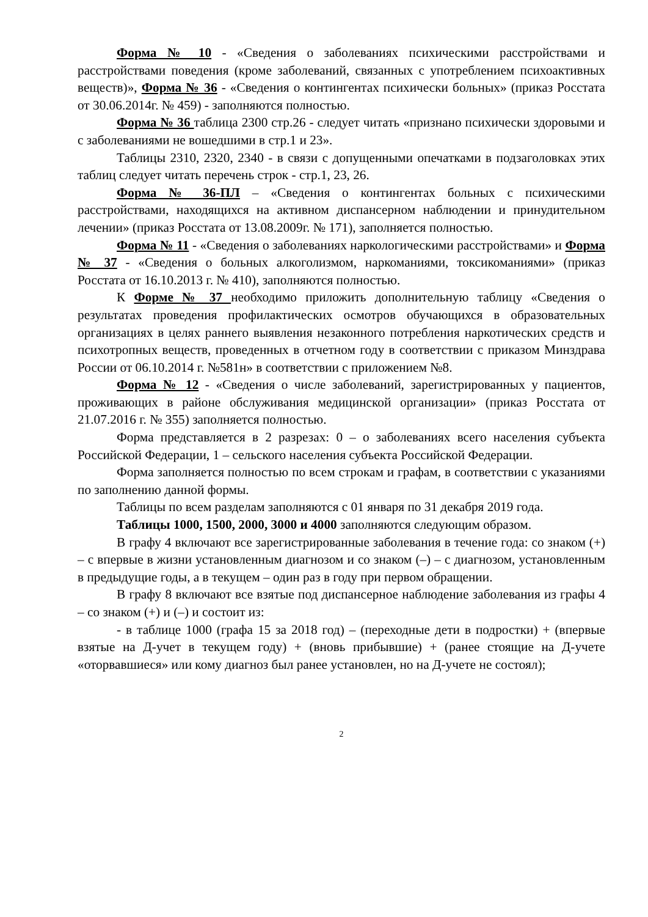Форма № 10 - «Сведения о заболеваниях психическими расстройствами и расстройствами поведения (кроме заболеваний, связанных с употреблением психоактивных веществ)», Форма № 36 - «Сведения о контингентах психически больных» (приказ Росстата от 30.06.2014г. № 459) - заполняются полностью.
Форма № 36 таблица 2300 стр.26 - следует читать «признано психически здоровыми и с заболеваниями не вошедшими в стр.1 и 23».
Таблицы 2310, 2320, 2340 - в связи с допущенными опечатками в подзаголовках этих таблиц следует читать перечень строк - стр.1, 23, 26.
Форма № 36-ПЛ – «Сведения о контингентах больных с психическими расстройствами, находящихся на активном диспансерном наблюдении и принудительном лечении» (приказ Росстата от 13.08.2009г. № 171), заполняется полностью.
Форма № 11 - «Сведения о заболеваниях наркологическими расстройствами» и Форма № 37 - «Сведения о больных алкоголизмом, наркоманиями, токсикоманиями» (приказ Росстата от 16.10.2013 г. № 410), заполняются полностью.
К Форме № 37 необходимо приложить дополнительную таблицу «Сведения о результатах проведения профилактических осмотров обучающихся в образовательных организациях в целях раннего выявления незаконного потребления наркотических средств и психотропных веществ, проведенных в отчетном году в соответствии с приказом Минздрава России от 06.10.2014 г. №581н» в соответствии с приложением №8.
Форма № 12 - «Сведения о числе заболеваний, зарегистрированных у пациентов, проживающих в районе обслуживания медицинской организации» (приказ Росстата от 21.07.2016 г. № 355) заполняется полностью.
Форма представляется в 2 разрезах: 0 – о заболеваниях всего населения субъекта Российской Федерации, 1 – сельского населения субъекта Российской Федерации.
Форма заполняется полностью по всем строкам и графам, в соответствии с указаниями по заполнению данной формы.
Таблицы по всем разделам заполняются с 01 января по 31 декабря 2019 года.
Таблицы 1000, 1500, 2000, 3000 и 4000 заполняются следующим образом.
В графу 4 включают все зарегистрированные заболевания в течение года: со знаком (+) – с впервые в жизни установленным диагнозом и со знаком (–) – с диагнозом, установленным в предыдущие годы, а в текущем – один раз в году при первом обращении.
В графу 8 включают все взятые под диспансерное наблюдение заболевания из графы 4 – со знаком (+) и (–) и состоит из:
- в таблице 1000 (графа 15 за 2018 год) – (переходные дети в подростки) + (впервые взятые на Д-учет в текущем году) + (вновь прибывшие) + (ранее стоящие на Д-учете «оторвавшиеся» или кому диагноз был ранее установлен, но на Д-учете не состоял);
2